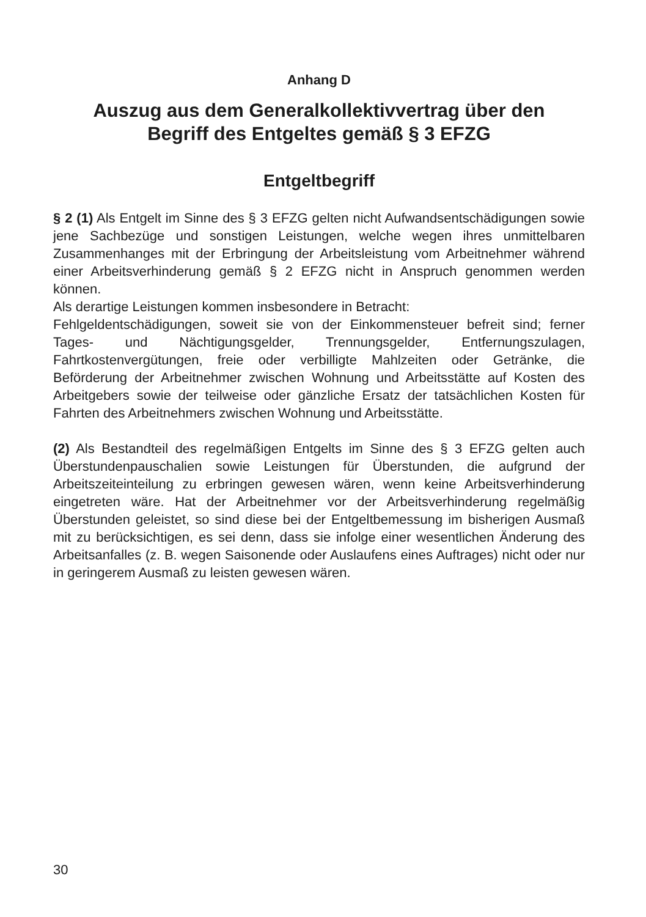Anhang D
Auszug aus dem Generalkollektivvertrag über den
Begriff des Entgeltes gemäß § 3 EFZG
Entgeltbegriff
§ 2 (1) Als Entgelt im Sinne des § 3 EFZG gelten nicht Aufwandsentschädigungen sowie jene Sachbezüge und sonstigen Leistungen, welche wegen ihres unmittelbaren Zusammenhanges mit der Erbringung der Arbeitsleistung vom Arbeitnehmer während einer Arbeitsverhinderung gemäß § 2 EFZG nicht in Anspruch genommen werden können.
Als derartige Leistungen kommen insbesondere in Betracht:
Fehlgeldentschädigungen, soweit sie von der Einkommensteuer befreit sind; ferner Tages- und Nächtigungsgelder, Trennungsgelder, Entfernungszulagen, Fahrtkostenvergütungen, freie oder verbilligte Mahlzeiten oder Getränke, die Beförderung der Arbeitnehmer zwischen Wohnung und Arbeitsstätte auf Kosten des Arbeitgebers sowie der teilweise oder gänzliche Ersatz der tatsächlichen Kosten für Fahrten des Arbeitnehmers zwischen Wohnung und Arbeitsstätte.
(2) Als Bestandteil des regelmäßigen Entgelts im Sinne des § 3 EFZG gelten auch Überstundenpauschalien sowie Leistungen für Überstunden, die aufgrund der Arbeitszeiteinteilung zu erbringen gewesen wären, wenn keine Arbeitsverhinderung eingetreten wäre. Hat der Arbeitnehmer vor der Arbeitsverhinderung regelmäßig Überstunden geleistet, so sind diese bei der Entgeltbemessung im bisherigen Ausmaß mit zu berücksichtigen, es sei denn, dass sie infolge einer wesentlichen Änderung des Arbeitsanfalles (z. B. wegen Saisonende oder Auslaufens eines Auftrages) nicht oder nur in geringerem Ausmaß zu leisten gewesen wären.
30